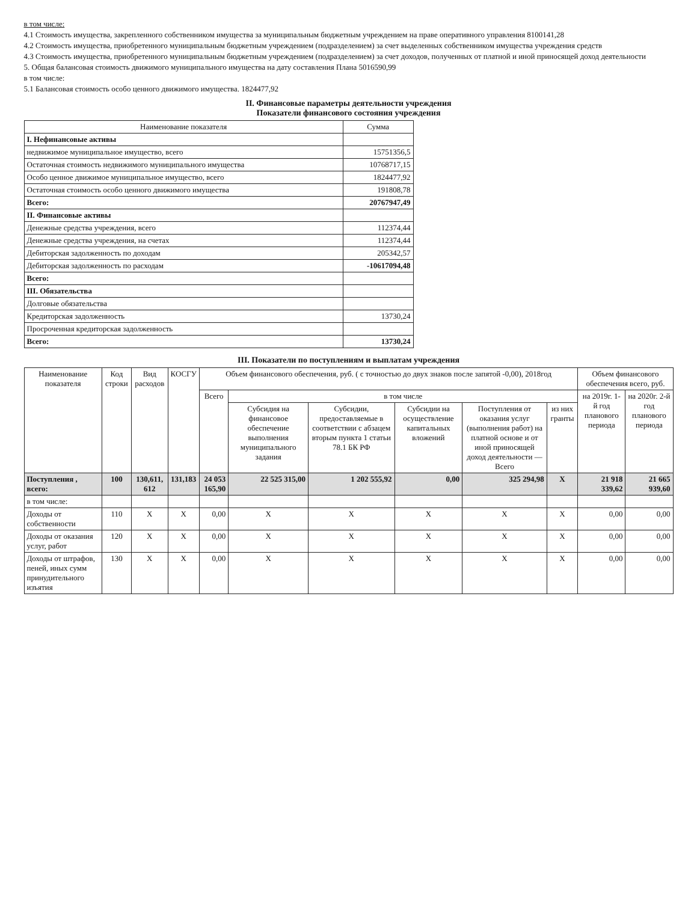в том числе:
4.1 Стоимость имущества, закрепленного собственником имущества за муниципальным бюджетным учреждением на праве оперативного управления 8100141,28
4.2 Стоимость имущества, приобретенного муниципальным бюджетным учреждением (подразделением) за счет выделенных собственником имущества учреждения средств
4.3 Стоимость имущества, приобретенного муниципальным бюджетным учреждением (подразделением) за счет доходов, полученных от платной и иной приносящей доход деятельности
5. Общая балансовая стоимость движимого муниципального имущества на дату составления Плана 5016590,99
в том числе:
5.1 Балансовая стоимость особо ценного движимого имущества. 1824477,92
II. Финансовые параметры деятельности учреждения
Показатели финансового состояния учреждения
| Наименование показателя | Сумма |
| --- | --- |
| I. Нефинансовые активы | |
| недвижимое муниципальное имущество, всего | 15751356,5 |
| Остаточная стоимость недвижимого муниципального имущества | 10768717,15 |
| Особо ценное движимое муниципальное имущество, всего | 1824477,92 |
| Остаточная стоимость особо ценного движимого имущества | 191808,78 |
| Всего: | 20767947,49 |
| II. Финансовые активы | |
| Денежные средства учреждения, всего | 112374,44 |
| Денежные средства учреждения, на счетах | 112374,44 |
| Дебиторская задолженность по доходам | 205342,57 |
| Дебиторская задолженность по расходам | -10617094,48 |
| Всего: | |
| III. Обязательства | |
| Долговые обязательства | |
| Кредиторская задолженность | 13730,24 |
| Просроченная кредиторская задолженность | |
| Всего: | 13730,24 |
III. Показатели по поступлениям и выплатам учреждения
| Наименование показателя | Код строки | Вид расходов | КОСГУ | Объем финансового обеспечения, руб. ( с точностью до двух знаков после запятой -0,00), 2018год | | | | | | Объем финансового обеспечения всего, руб. | |
| --- | --- | --- | --- | --- | --- | --- | --- | --- | --- | --- | --- |
| | | | | Всего | в том числе | | | | | на 2019г. 1-й год планового периода | на 2020г. 2-й год планового периода |
| | | | | | Субсидия на финансовое обеспечение выполнения муниципального задания | Субсидии, предоставляемые в соответствии с абзацем вторым пункта 1 статьи 78.1 БК РФ | Субсидии на осуществление капитальных вложений | Поступления от оказания услуг (выполнения работ) на платной основе и от иной приносящей доход деятельности — Всего | из них гранты | | |
| Поступления , всего: | 100 | 130,611, 612 | 131,183 | 24 053 165,90 | 22 525 315,00 | 1 202 555,92 | 0,00 | 325 294,98 | X | 21 918 339,62 | 21 665 939,60 |
| в том числе: | | | | | | | | | | | |
| Доходы от собственности | 110 | X | X | 0,00 | X | X | X | X | X | 0,00 | 0,00 |
| Доходы от оказания услуг, работ | 120 | X | X | 0,00 | X | X | X | X | X | 0,00 | 0,00 |
| Доходы от штрафов, пеней, иных сумм принудительного изъятия | 130 | X | X | 0,00 | X | X | X | X | X | 0,00 | 0,00 |